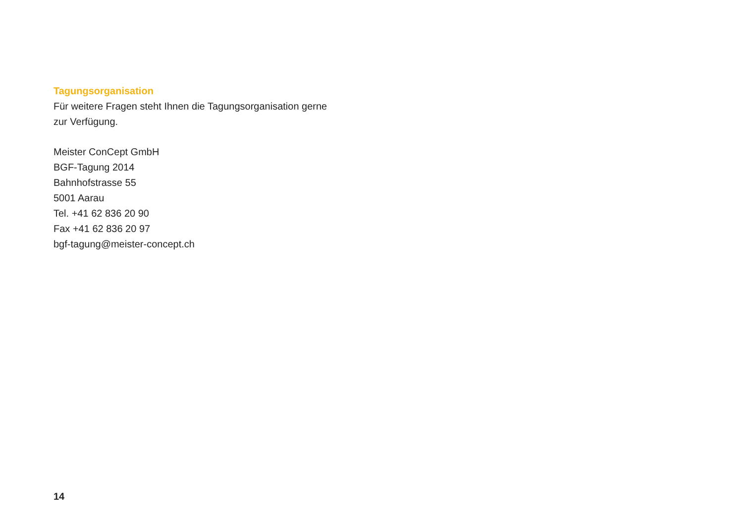Tagungsorganisation
Für weitere Fragen steht Ihnen die Tagungsorganisation gerne
zur Verfügung.
Meister ConCept GmbH
BGF-Tagung 2014
Bahnhofstrasse 55
5001 Aarau
Tel. +41 62 836 20 90
Fax +41 62 836 20 97
bgf-tagung@meister-concept.ch
14